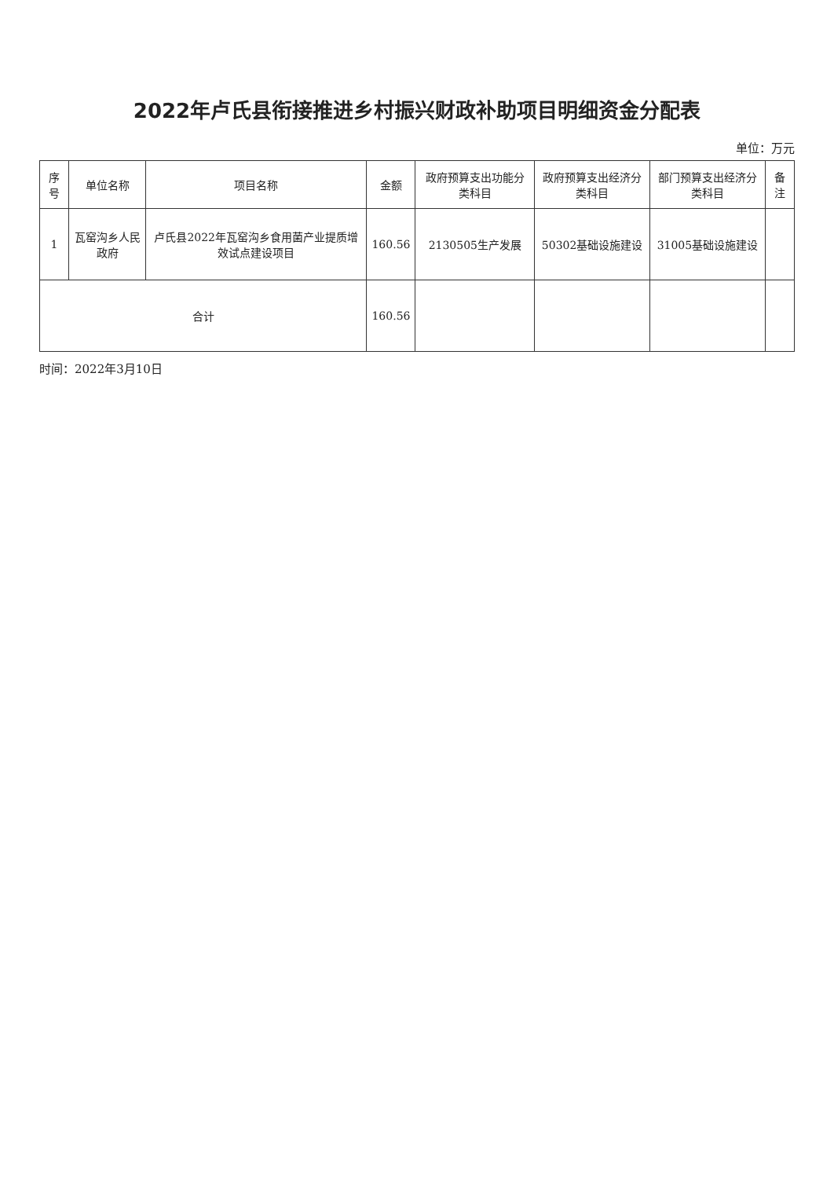2022年卢氏县衔接推进乡村振兴财政补助项目明细资金分配表
单位：万元
| 序号 | 单位名称 | 项目名称 | 金额 | 政府预算支出功能分类科目 | 政府预算支出经济分类科目 | 部门预算支出经济分类科目 | 备注 |
| --- | --- | --- | --- | --- | --- | --- | --- |
| 1 | 瓦窑沟乡人民政府 | 卢氏县2022年瓦窑沟乡食用菌产业提质增效试点建设项目 | 160.56 | 2130505生产发展 | 50302基础设施建设 | 31005基础设施建设 | |
| 合计 | | | 160.56 | | | | |
时间：2022年3月10日